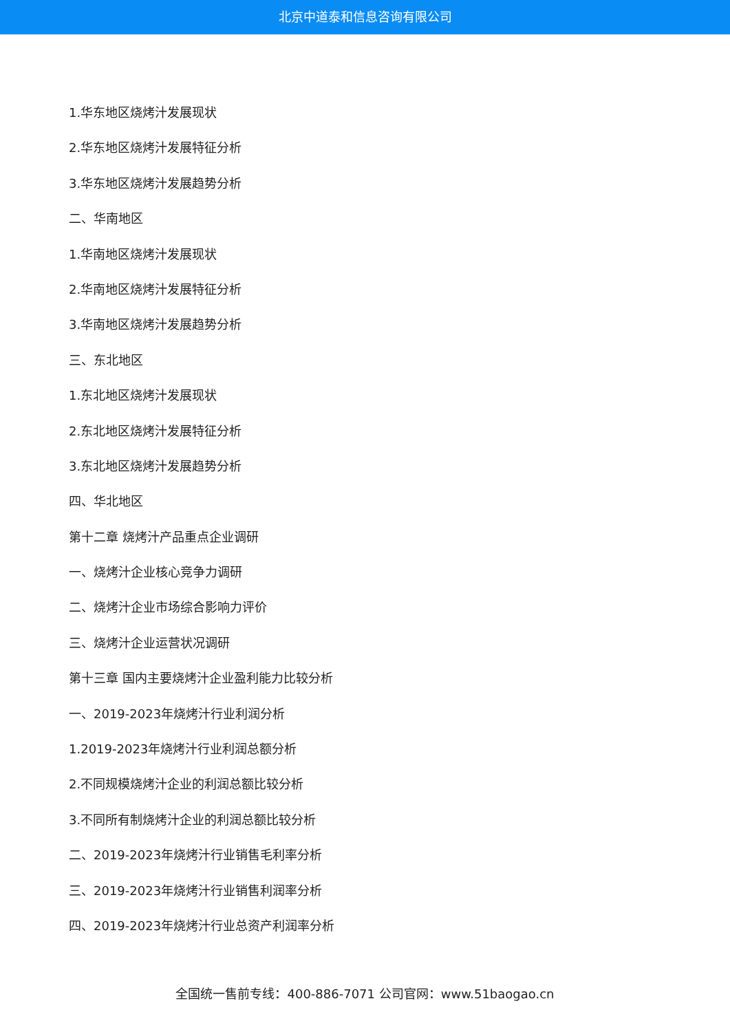北京中道泰和信息咨询有限公司
1.华东地区烧烤汁发展现状
2.华东地区烧烤汁发展特征分析
3.华东地区烧烤汁发展趋势分析
二、华南地区
1.华南地区烧烤汁发展现状
2.华南地区烧烤汁发展特征分析
3.华南地区烧烤汁发展趋势分析
三、东北地区
1.东北地区烧烤汁发展现状
2.东北地区烧烤汁发展特征分析
3.东北地区烧烤汁发展趋势分析
四、华北地区
第十二章 烧烤汁产品重点企业调研
一、烧烤汁企业核心竞争力调研
二、烧烤汁企业市场综合影响力评价
三、烧烤汁企业运营状况调研
第十三章 国内主要烧烤汁企业盈利能力比较分析
一、2019-2023年烧烤汁行业利润分析
1.2019-2023年烧烤汁行业利润总额分析
2.不同规模烧烤汁企业的利润总额比较分析
3.不同所有制烧烤汁企业的利润总额比较分析
二、2019-2023年烧烤汁行业销售毛利率分析
三、2019-2023年烧烤汁行业销售利润率分析
四、2019-2023年烧烤汁行业总资产利润率分析
全国统一售前专线：400-886-7071 公司官网：www.51baogao.cn